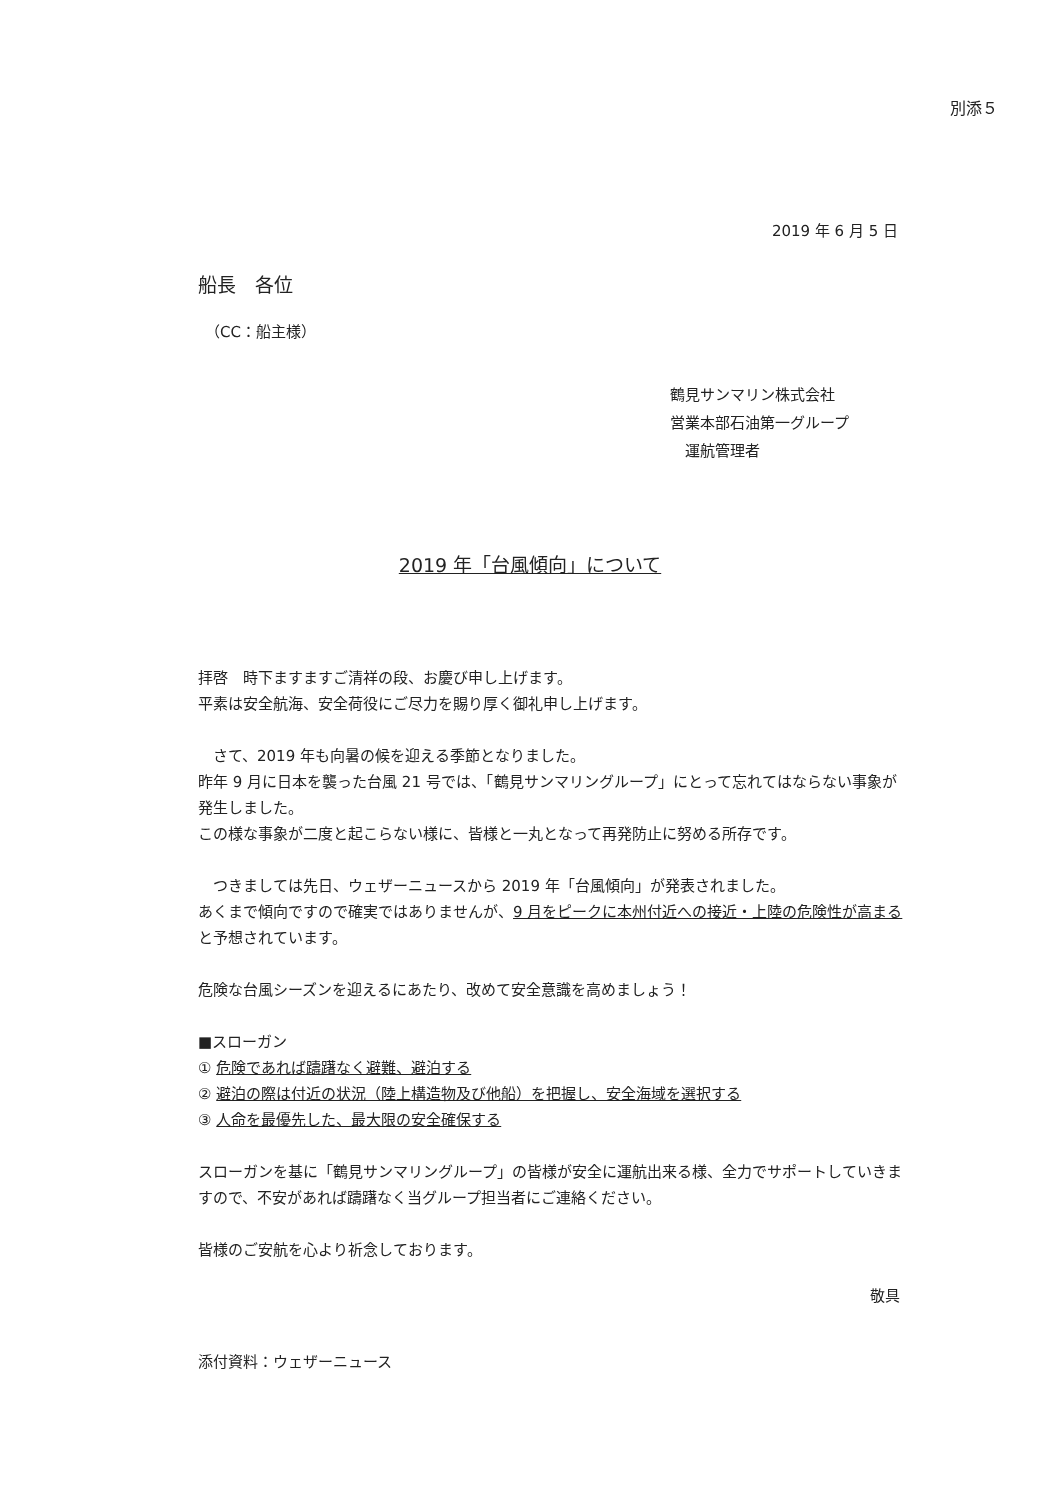別添５
2019 年 6 月 5 日
船長　各位
（CC：船主様）
鶴見サンマリン株式会社
営業本部石油第一グループ
　運航管理者
2019 年「台風傾向」について
拝啓　時下ますますご清祥の段、お慶び申し上げます。
平素は安全航海、安全荷役にご尽力を賜り厚く御礼申し上げます。
　さて、2019 年も向暑の候を迎える季節となりました。
昨年 9 月に日本を襲った台風 21 号では、「鶴見サンマリングループ」にとって忘れてはならない事象が発生しました。
この様な事象が二度と起こらない様に、皆様と一丸となって再発防止に努める所存です。
　つきましては先日、ウェザーニュースから 2019 年「台風傾向」が発表されました。
あくまで傾向ですので確実ではありませんが、9 月をピークに本州付近への接近・上陸の危険性が高まると予想されています。
危険な台風シーズンを迎えるにあたり、改めて安全意識を高めましょう！
■スローガン
① 危険であれば躊躇なく避難、避泊する
② 避泊の際は付近の状況（陸上構造物及び他船）を把握し、安全海域を選択する
③ 人命を最優先した、最大限の安全確保する
スローガンを基に「鶴見サンマリングループ」の皆様が安全に運航出来る様、全力でサポートしていきますので、不安があれば躊躇なく当グループ担当者にご連絡ください。
皆様のご安航を心より祈念しております。
敬具
添付資料：ウェザーニュース